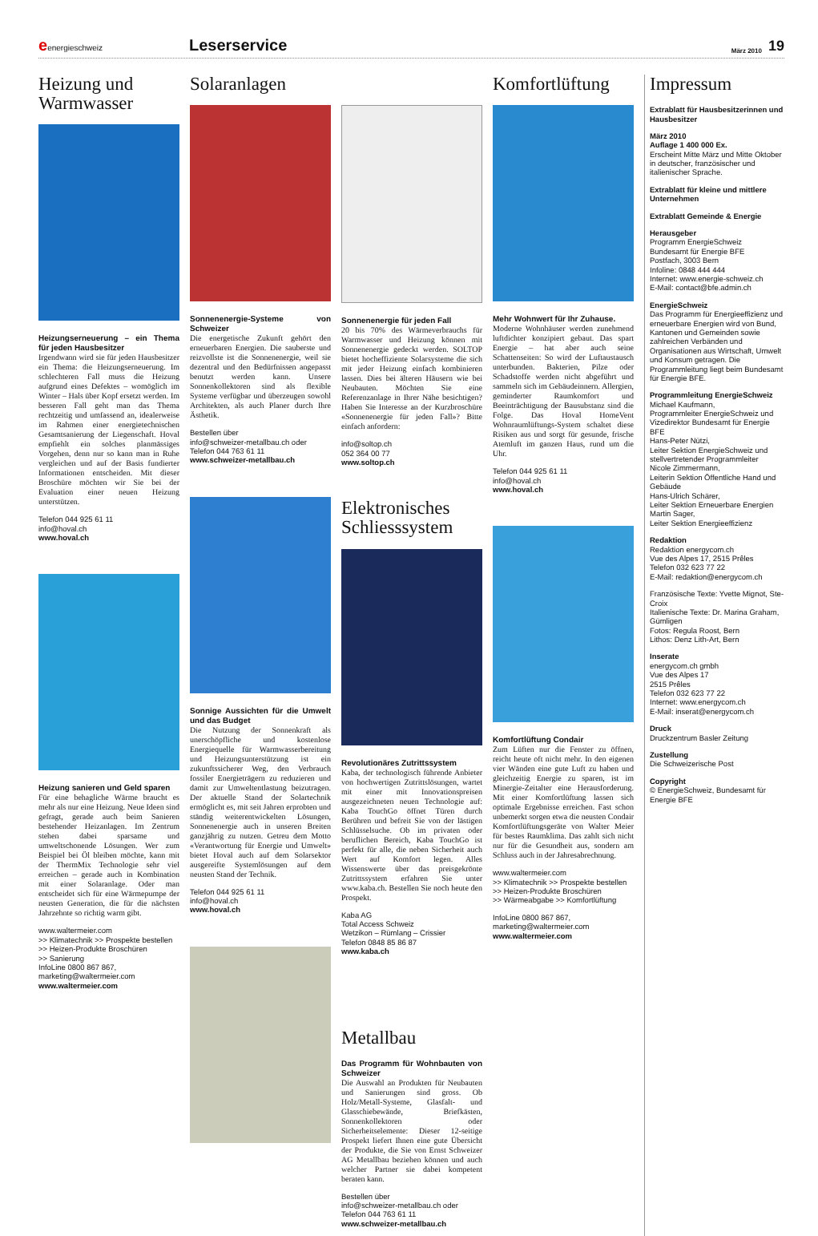eenergieschweiz
Leserservice
März 2010 19
Heizung und Warmwasser
Heizungserneuerung – ein Thema für jeden Hausbesitzer
Irgendwann wird sie für jeden Hausbesitzer ein Thema: die Heizungserneuerung. Im schlechteren Fall muss die Heizung aufgrund eines Defektes – womöglich im Winter – Hals über Kopf ersetzt werden. Im besseren Fall geht man das Thema rechtzeitig und umfassend an, idealerweise im Rahmen einer energietechnischen Gesamtsanierung der Liegenschaft. Hoval empfiehlt ein solches planmässiges Vorgehen, denn nur so kann man in Ruhe vergleichen und auf der Basis fundierter Informationen entscheiden. Mit dieser Broschüre möchten wir Sie bei der Evaluation einer neuen Heizung unterstützen.
Telefon 044 925 61 11
info@hoval.ch
www.hoval.ch
Heizung sanieren und Geld sparen
Für eine behagliche Wärme braucht es mehr als nur eine Heizung. Neue Ideen sind gefragt, gerade auch beim Sanieren bestehender Heizanlagen. Im Zentrum stehen dabei sparsame und umweltschonende Lösungen. Wer zum Beispiel bei Öl bleiben möchte, kann mit der ThermMix Technologie sehr viel erreichen – gerade auch in Kombination mit einer Solaranlage. Oder man entscheidet sich für eine Wärmepumpe der neusten Generation, die für die nächsten Jahrzehnte so richtig warm gibt.
www.waltermeier.com
>> Klimatechnik >> Prospekte bestellen
>> Heizen-Produkte Broschüren
>> Sanierung
InfoLine 0800 867 867,
marketing@waltermeier.com
www.waltermeier.com
Solaranlagen
Sonnenenergie-Systeme von Schweizer
Die energetische Zukunft gehört den erneuerbaren Energien. Die sauberste und reizvollste ist die Sonnenenergie, weil sie dezentral und den Bedürfnissen angepasst benutzt werden kann. Unsere Sonnenkollektoren sind als flexible Systeme verfügbar und überzeugen sowohl Architekten, als auch Planer durch Ihre Ästhetik.
Bestellen über
info@schweizer-metallbau.ch oder
Telefon 044 763 61 11
www.schweizer-metallbau.ch
Sonnige Aussichten für die Umwelt und das Budget
Die Nutzung der Sonnenkraft als unerschöpfliche und kostenlose Energiequelle für Warmwasserbereitung und Heizungsunterstützung ist ein zukunftssicherer Weg, den Verbrauch fossiler Energieträgern zu reduzieren und damit zur Umweltentlastung beizutragen. Der aktuelle Stand der Solartechnik ermöglicht es, mit seit Jahren erprobten und ständig weiterentwickelten Lösungen, Sonnenenergie auch in unseren Breiten ganzjährig zu nutzen. Getreu dem Motto «Verantwortung für Energie und Umwelt» bietet Hoval auch auf dem Solarsektor ausgereifte Systemlösungen auf dem neusten Stand der Technik.
Telefon 044 925 61 11
info@hoval.ch
www.hoval.ch
Sonnenenergie für jeden Fall
20 bis 70% des Wärmeverbrauchs für Warmwasser und Heizung können mit Sonnenenergie gedeckt werden. SOLTOP bietet hocheffiziente Solarsysteme die sich mit jeder Heizung einfach kombinieren lassen. Dies bei älteren Häusern wie bei Neubauten. Möchten Sie eine Referenzanlage in Ihrer Nähe besichtigen? Haben Sie Interesse an der Kurzbroschüre «Sonnenenergie für jeden Fall»? Bitte einfach anfordern:
info@soltop.ch
052 364 00 77
www.soltop.ch
Elektronisches Schliesssystem
Revolutionäres Zutrittssystem
Kaba, der technologisch führende Anbieter von hochwertigen Zutrittslösungen, wartet mit einer mit Innovationspreisen ausgezeichneten neuen Technologie auf: Kaba TouchGo öffnet Türen durch Berühren und befreit Sie von der lästigen Schlüsselsuche. Ob im privaten oder beruflichen Bereich, Kaba TouchGo ist perfekt für alle, die neben Sicherheit auch Wert auf Komfort legen. Alles Wissenswerte über das preisgekrönte Zutrittssystem erfahren Sie unter www.kaba.ch. Bestellen Sie noch heute den Prospekt.
Kaba AG
Total Access Schweiz
Wetzikon – Rümlang – Crissier
Telefon 0848 85 86 87
www.kaba.ch
Metallbau
Das Programm für Wohnbauten von Schweizer
Die Auswahl an Produkten für Neubauten und Sanierungen sind gross. Ob Holz/Metall-Systeme, Glasfalt- und Glasschiebewände, Briefkästen, Sonnenkollektoren oder Sicherheitselemente: Dieser 12-seitige Prospekt liefert Ihnen eine gute Übersicht der Produkte, die Sie von Ernst Schweizer AG Metallbau beziehen können und auch welcher Partner sie dabei kompetent beraten kann.
Bestellen über
info@schweizer-metallbau.ch oder
Telefon 044 763 61 11
www.schweizer-metallbau.ch
Komfortlüftung
Mehr Wohnwert für Ihr Zuhause.
Moderne Wohnhäuser werden zunehmend luftdichter konzipiert gebaut. Das spart Energie – hat aber auch seine Schattenseiten: So wird der Luftaustausch unterbunden. Bakterien, Pilze oder Schadstoffe werden nicht abgeführt und sammeln sich im Gebäudeinnern. Allergien, geminderter Raumkomfort und Beeinträchtigung der Bausubstanz sind die Folge. Das Hoval HomeVent Wohnraumlüftungs-System schaltet diese Risiken aus und sorgt für gesunde, frische Atemluft im ganzen Haus, rund um die Uhr.
Telefon 044 925 61 11
info@hoval.ch
www.hoval.ch
Komfortlüftung Condair
Zum Lüften nur die Fenster zu öffnen, reicht heute oft nicht mehr. In den eigenen vier Wänden eine gute Luft zu haben und gleichzeitig Energie zu sparen, ist im Minergie-Zeitalter eine Herausforderung. Mit einer Komfortlüftung lassen sich optimale Ergebnisse erreichen. Fast schon unbemerkt sorgen etwa die neusten Condair Komfortlüftungsgeräte von Walter Meier für bestes Raumklima. Das zahlt sich nicht nur für die Gesundheit aus, sondern am Schluss auch in der Jahresabrechnung.
www.waltermeier.com
>> Klimatechnik >> Prospekte bestellen
>> Heizen-Produkte Broschüren
>> Wärmeabgabe >> Komfortlüftung
InfoLine 0800 867 867,
marketing@waltermeier.com
www.waltermeier.com
Impressum
Extrablatt für Hausbesitzerinnen und Hausbesitzer
März 2010
Auflage 1 400 000 Ex.
Erscheint Mitte März und Mitte Oktober in deutscher, französischer und italienischer Sprache.
Extrablatt für kleine und mittlere Unternehmen
Extrablatt Gemeinde & Energie
Herausgeber
Programm EnergieSchweiz
Bundesamt für Energie BFE
Postfach, 3003 Bern
Infoline: 0848 444 444
Internet: www.energie-schweiz.ch
E-Mail: contact@bfe.admin.ch
EnergieSchweiz
Das Programm für Energieeffizienz und erneuerbare Energien wird von Bund, Kantonen und Gemeinden sowie zahlreichen Verbänden und Organisationen aus Wirtschaft, Umwelt und Konsum getragen. Die Programmleitung liegt beim Bundesamt für Energie BFE.
Programmleitung EnergieSchweiz
Michael Kaufmann,
Programmleiter EnergieSchweiz und Vizedirektor Bundesamt für Energie BFE
Hans-Peter Nützi,
Leiter Sektion EnergieSchweiz und stellvertretender Programmleiter
Nicole Zimmermann,
Leiterin Sektion Öffentliche Hand und Gebäude
Hans-Ulrich Schärer,
Leiter Sektion Erneuerbare Energien
Martin Sager,
Leiter Sektion Energieeffizienz
Redaktion
Redaktion energycom.ch
Vue des Alpes 17, 2515 Prêles
Telefon 032 623 77 22
E-Mail: redaktion@energycom.ch
Französische Texte: Yvette Mignot, Ste-Croix
Italienische Texte: Dr. Marina Graham, Gümligen
Fotos: Regula Roost, Bern
Lithos: Denz Lith-Art, Bern
Inserate
energycom.ch gmbh
Vue des Alpes 17
2515 Prêles
Telefon 032 623 77 22
Internet: www.energycom.ch
E-Mail: inserat@energycom.ch
Druck
Druckzentrum Basler Zeitung
Zustellung
Die Schweizerische Post
Copyright
© EnergieSchweiz, Bundesamt für Energie BFE